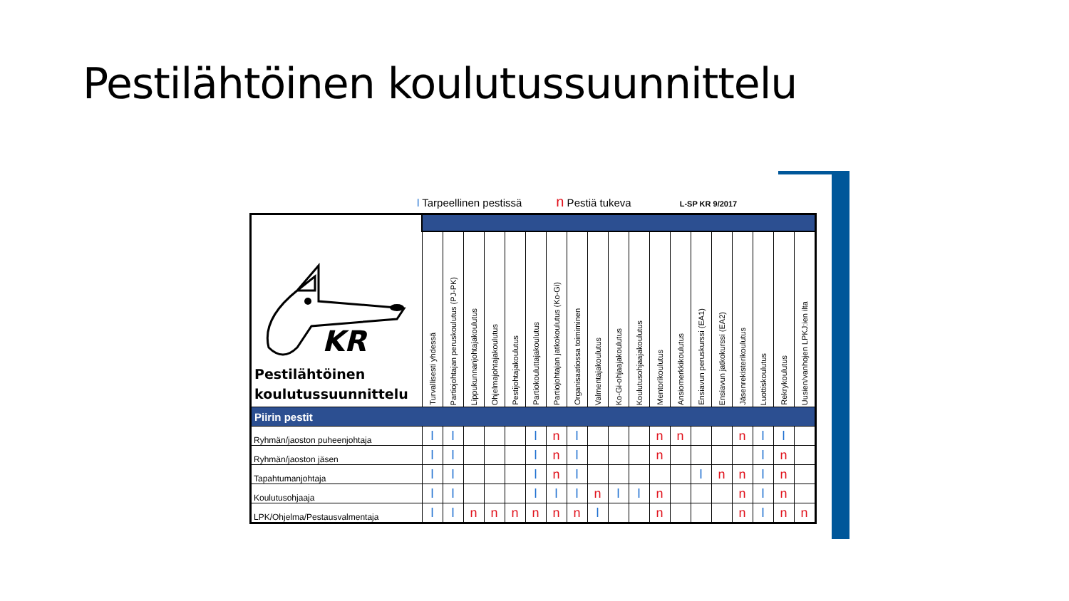Pestilähtöinen koulutussuunnittelu
l Tarpeellinen pestissä n Pestiä tukeva L-SP KR 9/2017
| KR Pestilähtöinen koulutussuunnittelu | | | | | | | | | | | | | | | | | | | |
| | Turvallisesti yhdessä | Partiojohtajan peruskoulutus (PJ-PK) | Lippukunnanjohtajakoulutus | Ohjelmajohtajakoulutus | Pestijohtajakoulutus | Partiokouluttajakoulutus | Partiojohtajan jatkokoulutus (Ko-Gi) | Organisaatiossa toimiminen | Valmentajakoulutus | Ko-Gi-ohjaajakoulutus | Koulutusohjaajakoulutus | Mentorikoulutus | Ansiomerkkikoulutus | Ensiavun peruskurssi (EA1) | Ensiavun jatkokurssi (EA2) | Jäsenrekisterikoulutus | Luottiskoulutus | Rekrykoulutus | Uusien/vanhojen LPKJ:ien ilta |
| Piirin pestit | | | | | | | | | | | | | | | | | | | |
| Ryhmän/jaoston puheenjohtaja | l | l | | | | l | n | l | | | | n | n | | | n | l | l | |
| Ryhmän/jaoston jäsen | l | l | | | | l | n | l | | | | n | | | | | l | n | |
| Tapahtumanjohtaja | l | l | | | | l | n | l | | | | | | l | n | n | l | n | |
| Koulutusohjaaja | l | l | | | | l | l | l | n | l | l | n | | | | n | l | n | |
| LPK/Ohjelma/Pestausvalmentaja | l | l | n | n | n | n | n | n | l | | | n | | | | n | l | n | n |